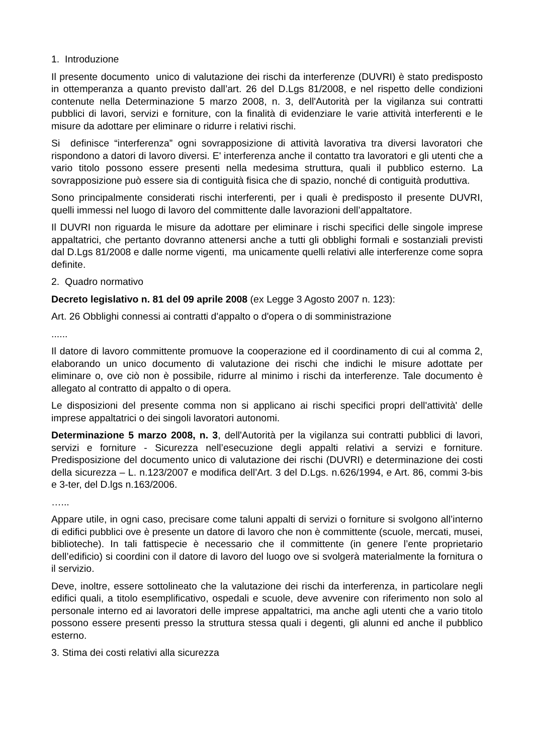1. Introduzione
Il presente documento unico di valutazione dei rischi da interferenze (DUVRI) è stato predisposto in ottemperanza a quanto previsto dall’art. 26 del D.Lgs 81/2008, e nel rispetto delle condizioni contenute nella Determinazione 5 marzo 2008, n. 3, dell'Autorità per la vigilanza sui contratti pubblici di lavori, servizi e forniture, con la finalità di evidenziare le varie attività interferenti e le misure da adottare per eliminare o ridurre i relativi rischi.
Si definisce “interferenza” ogni sovrapposizione di attività lavorativa tra diversi lavoratori che rispondono a datori di lavoro diversi. E' interferenza anche il contatto tra lavoratori e gli utenti che a vario titolo possono essere presenti nella medesima struttura, quali il pubblico esterno. La sovrapposizione può essere sia di contiguità fisica che di spazio, nonché di contiguità produttiva.
Sono principalmente considerati rischi interferenti, per i quali è predisposto il presente DUVRI, quelli immessi nel luogo di lavoro del committente dalle lavorazioni dell’appaltatore.
Il DUVRI non riguarda le misure da adottare per eliminare i rischi specifici delle singole imprese appaltatrici, che pertanto dovranno attenersi anche a tutti gli obblighi formali e sostanziali previsti dal D.Lgs 81/2008 e dalle norme vigenti, ma unicamente quelli relativi alle interferenze come sopra definite.
2. Quadro normativo
Decreto legislativo n. 81 del 09 aprile 2008 (ex Legge 3 Agosto 2007 n. 123):
Art. 26 Obblighi connessi ai contratti d'appalto o d'opera o di somministrazione
......
Il datore di lavoro committente promuove la cooperazione ed il coordinamento di cui al comma 2, elaborando un unico documento di valutazione dei rischi che indichi le misure adottate per eliminare o, ove ciò non è possibile, ridurre al minimo i rischi da interferenze. Tale documento è allegato al contratto di appalto o di opera.
Le disposizioni del presente comma non si applicano ai rischi specifici propri dell'attività' delle imprese appaltatrici o dei singoli lavoratori autonomi.
Determinazione 5 marzo 2008, n. 3, dell'Autorità per la vigilanza sui contratti pubblici di lavori, servizi e forniture - Sicurezza nell’esecuzione degli appalti relativi a servizi e forniture. Predisposizione del documento unico di valutazione dei rischi (DUVRI) e determinazione dei costi della sicurezza – L. n.123/2007 e modifica dell’Art. 3 del D.Lgs. n.626/1994, e Art. 86, commi 3-bis e 3-ter, del D.lgs n.163/2006.
…...
Appare utile, in ogni caso, precisare come taluni appalti di servizi o forniture si svolgono all’interno di edifici pubblici ove è presente un datore di lavoro che non è committente (scuole, mercati, musei, biblioteche). In tali fattispecie è necessario che il committente (in genere l’ente proprietario dell’edificio) si coordini con il datore di lavoro del luogo ove si svolgerà materialmente la fornitura o il servizio.
Deve, inoltre, essere sottolineato che la valutazione dei rischi da interferenza, in particolare negli edifici quali, a titolo esemplificativo, ospedali e scuole, deve avvenire con riferimento non solo al personale interno ed ai lavoratori delle imprese appaltatrici, ma anche agli utenti che a vario titolo possono essere presenti presso la struttura stessa quali i degenti, gli alunni ed anche il pubblico esterno.
3. Stima dei costi relativi alla sicurezza